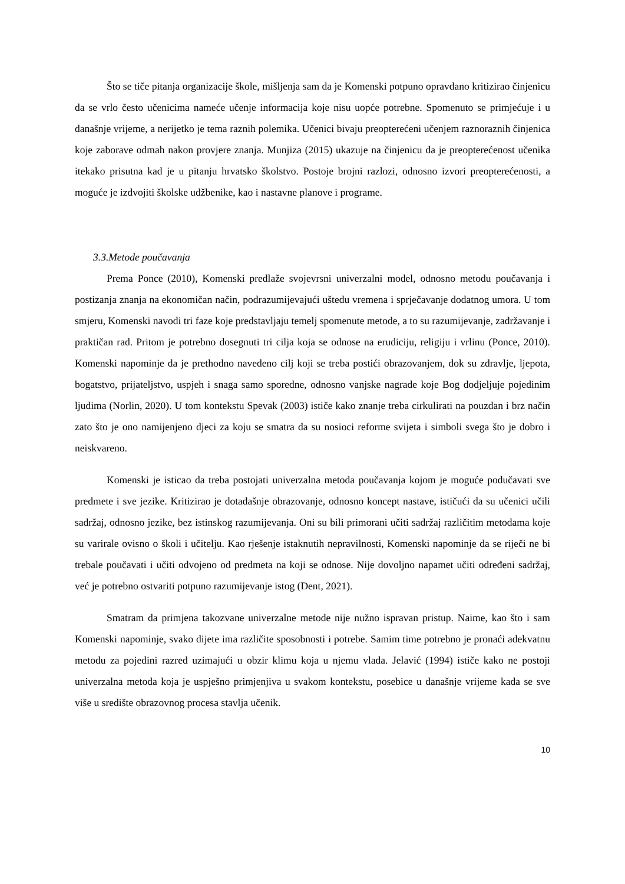Što se tiče pitanja organizacije škole, mišljenja sam da je Komenski potpuno opravdano kritizirao činjenicu da se vrlo često učenicima nameće učenje informacija koje nisu uopće potrebne. Spomenuto se primjećuje i u današnje vrijeme, a nerijetko je tema raznih polemika. Učenici bivaju preopterećeni učenjem raznoraznih činjenica koje zaborave odmah nakon provjere znanja. Munjiza (2015) ukazuje na činjenicu da je preopterećenost učenika itekako prisutna kad je u pitanju hrvatsko školstvo. Postoje brojni razlozi, odnosno izvori preopterećenosti, a moguće je izdvojiti školske udžbenike, kao i nastavne planove i programe.
3.3.Metode poučavanja
Prema Ponce (2010), Komenski predlaže svojevrsni univerzalni model, odnosno metodu poučavanja i postizanja znanja na ekonomičan način, podrazumijevajući uštedu vremena i sprječavanje dodatnog umora. U tom smjeru, Komenski navodi tri faze koje predstavljaju temelj spomenute metode, a to su razumijevanje, zadržavanje i praktičan rad. Pritom je potrebno dosegnuti tri cilja koja se odnose na erudiciju, religiju i vrlinu (Ponce, 2010). Komenski napominje da je prethodno navedeno cilj koji se treba postići obrazovanjem, dok su zdravlje, ljepota, bogatstvo, prijateljstvo, uspjeh i snaga samo sporedne, odnosno vanjske nagrade koje Bog dodjeljuje pojedinim ljudima (Norlin, 2020). U tom kontekstu Spevak (2003) ističe kako znanje treba cirkulirati na pouzdan i brz način zato što je ono namijenjeno djeci za koju se smatra da su nosioci reforme svijeta i simboli svega što je dobro i neiskvareno.
Komenski je isticao da treba postojati univerzalna metoda poučavanja kojom je moguće podučavati sve predmete i sve jezike. Kritizirao je dotadašnje obrazovanje, odnosno koncept nastave, ističući da su učenici učili sadržaj, odnosno jezike, bez istinskog razumijevanja. Oni su bili primorani učiti sadržaj različitim metodama koje su varirale ovisno o školi i učitelju. Kao rješenje istaknutih nepravilnosti, Komenski napominje da se riječi ne bi trebale poučavati i učiti odvojeno od predmeta na koji se odnose. Nije dovoljno napamet učiti određeni sadržaj, već je potrebno ostvariti potpuno razumijevanje istog (Dent, 2021).
Smatram da primjena takozvane univerzalne metode nije nužno ispravan pristup. Naime, kao što i sam Komenski napominje, svako dijete ima različite sposobnosti i potrebe. Samim time potrebno je pronaći adekvatnu metodu za pojedini razred uzimajući u obzir klimu koja u njemu vlada. Jelavić (1994) ističe kako ne postoji univerzalna metoda koja je uspješno primjenjiva u svakom kontekstu, posebice u današnje vrijeme kada se sve više u središte obrazovnog procesa stavlja učenik.
10